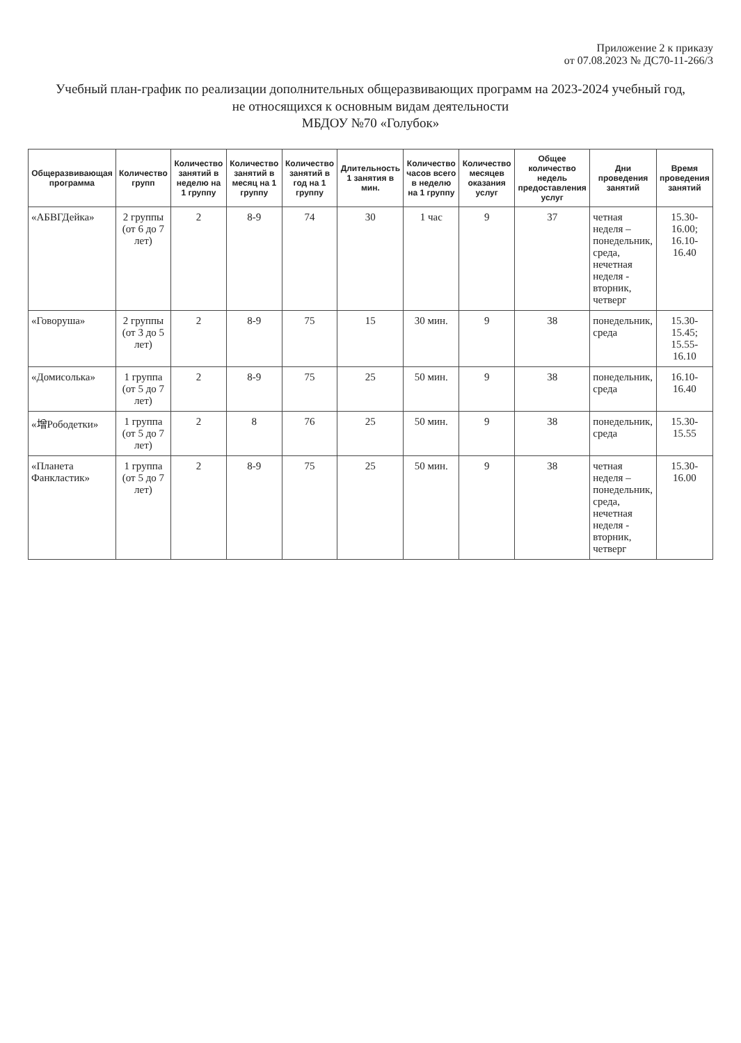Приложение 2 к приказу
от 07.08.2023 № ДС70-11-266/3
Учебный план-график по реализации дополнительных общеразвивающих программ на 2023-2024 учебный год,
не относящихся к основным видам деятельности
МБДОУ №70 «Голубок»
| Общеразвивающая программа | Количество групп | Количество занятий в неделю на 1 группу | Количество занятий в месяц на 1 группу | Количество занятий в год на 1 группу | Длительность 1 занятия в мин. | Количество часов всего в неделю на 1 группу | Количество месяцев оказания услуг | Общее количество недель предоставления услуг | Дни проведения занятий | Время проведения занятий |
| --- | --- | --- | --- | --- | --- | --- | --- | --- | --- | --- |
| «АБВГДейка» | 2 группы (от 6 до 7 лет) | 2 | 8-9 | 74 | 30 | 1 час | 9 | 37 | четная неделя – понедельник, среда, нечетная неделя - вторник, четверг | 15.30-16.00; 16.10-16.40 |
| «Говоруша» | 2 группы (от 3 до 5 лет) | 2 | 8-9 | 75 | 15 | 30 мин. | 9 | 38 | понедельник, среда | 15.30-15.45; 15.55-16.10 |
| «Домисолька» | 1 группа (от 5 до 7 лет) | 2 | 8-9 | 75 | 25 | 50 мин. | 9 | 38 | понедельник, среда | 16.10-16.40 |
| «增Рободетки» | 1 группа (от 5 до 7 лет) | 2 | 8 | 76 | 25 | 50 мин. | 9 | 38 | понедельник, среда | 15.30-15.55 |
| «Планета Фанкластик» | 1 группа (от 5 до 7 лет) | 2 | 8-9 | 75 | 25 | 50 мин. | 9 | 38 | четная неделя – понедельник, среда, нечетная неделя - вторник, четверг | 15.30-16.00 |